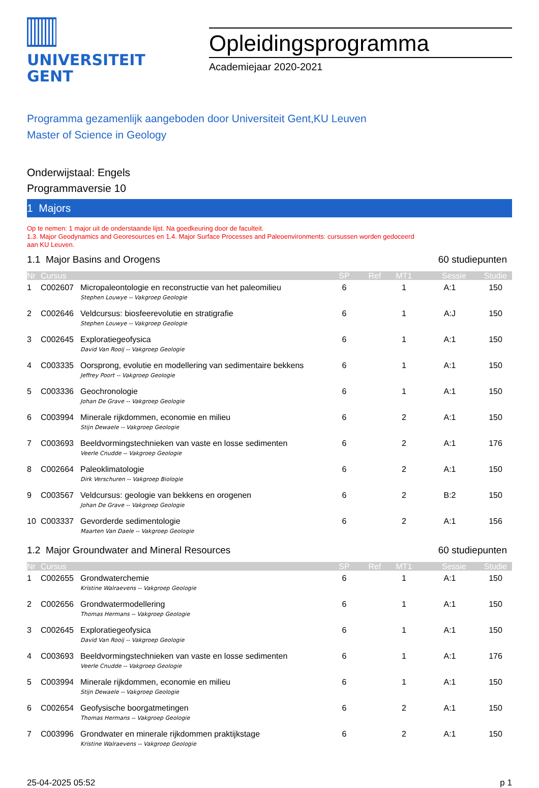UNIVERSITEIT
GENT
Opleidingsprogramma
Academiejaar 2020-2021
Programma gezamenlijk aangeboden door Universiteit Gent,KU Leuven
Master of Science in Geology
Onderwijstaal: Engels
Programmaversie 10
1 Majors
Op te nemen: 1 major uit de onderstaande lijst. Na goedkeuring door de faculteit.
1.3. Major Geodynamics and Georesources en 1.4. Major Surface Processes and Paleoenvironments: cursussen worden gedoceerd
aan KU Leuven.
1.1 Major Basins and Orogens 60 studiepunten
| Nr | Cursus | | SP | Ref | MT1 | Sessie | Studie |
| --- | --- | --- | --- | --- | --- | --- | --- |
| 1 | C002607 | Micropaleontologie en reconstructie van het paleomilieu | 6 | | 1 | A:1 | 150 |
| | | Stephen Louwye -- Vakgroep Geologie | | | | | |
| 2 | C002646 | Veldcursus: biosfeerevolutie en stratigrafie | 6 | | 1 | A:J | 150 |
| | | Stephen Louwye -- Vakgroep Geologie | | | | | |
| 3 | C002645 | Exploratiegeofysica | 6 | | 1 | A:1 | 150 |
| | | David Van Rooij -- Vakgroep Geologie | | | | | |
| 4 | C003335 | Oorsprong, evolutie en modellering van sedimentaire bekkens | 6 | | 1 | A:1 | 150 |
| | | Jeffrey Poort -- Vakgroep Geologie | | | | | |
| 5 | C003336 | Geochronologie | 6 | | 1 | A:1 | 150 |
| | | Johan De Grave -- Vakgroep Geologie | | | | | |
| 6 | C003994 | Minerale rijkdommen, economie en milieu | 6 | | 2 | A:1 | 150 |
| | | Stijn Dewaele -- Vakgroep Geologie | | | | | |
| 7 | C003693 | Beeldvormingstechnieken van vaste en losse sedimenten | 6 | | 2 | A:1 | 176 |
| | | Veerle Cnudde -- Vakgroep Geologie | | | | | |
| 8 | C002664 | Paleoklimatologie | 6 | | 2 | A:1 | 150 |
| | | Dirk Verschuren -- Vakgroep Biologie | | | | | |
| 9 | C003567 | Veldcursus: geologie van bekkens en orogenen | 6 | | 2 | B:2 | 150 |
| | | Johan De Grave -- Vakgroep Geologie | | | | | |
| 10 | C003337 | Gevorderde sedimentologie | 6 | | 2 | A:1 | 156 |
| | | Maarten Van Daele -- Vakgroep Geologie | | | | | |
1.2 Major Groundwater and Mineral Resources 60 studiepunten
| Nr | Cursus | | SP | Ref | MT1 | Sessie | Studie |
| --- | --- | --- | --- | --- | --- | --- | --- |
| 1 | C002655 | Grondwaterchemie | 6 | | 1 | A:1 | 150 |
| | | Kristine Walraevens -- Vakgroep Geologie | | | | | |
| 2 | C002656 | Grondwatermodellering | 6 | | 1 | A:1 | 150 |
| | | Thomas Hermans -- Vakgroep Geologie | | | | | |
| 3 | C002645 | Exploratiegeofysica | 6 | | 1 | A:1 | 150 |
| | | David Van Rooij -- Vakgroep Geologie | | | | | |
| 4 | C003693 | Beeldvormingstechnieken van vaste en losse sedimenten | 6 | | 1 | A:1 | 176 |
| | | Veerle Cnudde -- Vakgroep Geologie | | | | | |
| 5 | C003994 | Minerale rijkdommen, economie en milieu | 6 | | 1 | A:1 | 150 |
| | | Stijn Dewaele -- Vakgroep Geologie | | | | | |
| 6 | C002654 | Geofysische boorgatmetingen | 6 | | 2 | A:1 | 150 |
| | | Thomas Hermans -- Vakgroep Geologie | | | | | |
| 7 | C003996 | Grondwater en minerale rijkdommen praktijkstage | 6 | | 2 | A:1 | 150 |
| | | Kristine Walraevens -- Vakgroep Geologie | | | | | |
25-04-2025 05:52 p 1